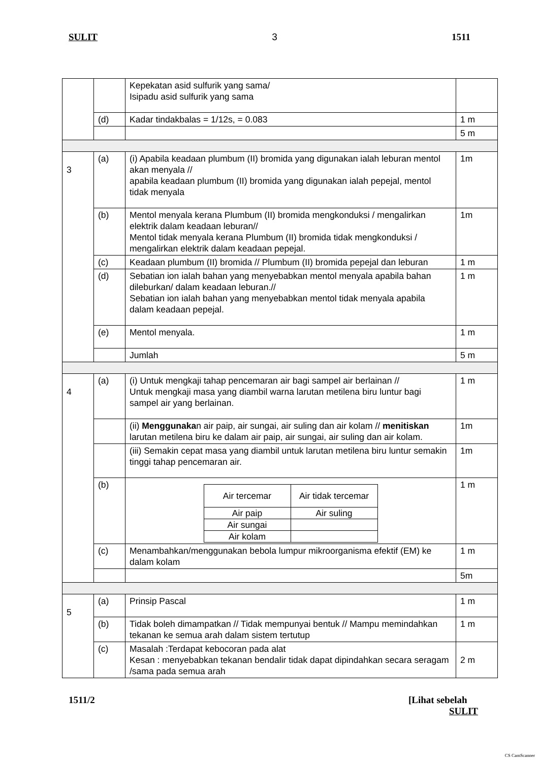SULIT 3 1511
| | | Kepekatan asid sulfurik yang sama/ Isipadu asid sulfurik yang sama | |
| | (d) | Kadar tindakbalas = 1/12s, = 0.083 | 1 m |
| | | | 5 m |
| 3 | (a) | (i) Apabila keadaan plumbum (II) bromida yang digunakan ialah leburan mentol akan menyala // apabila keadaan plumbum (II) bromida yang digunakan ialah pepejal, mentol tidak menyala | 1m |
| | (b) | Mentol menyala kerana Plumbum (II) bromida mengkonduksi / mengalirkan elektrik dalam keadaan leburan// Mentol tidak menyala kerana Plumbum (II) bromida tidak mengkonduksi / mengalirkan elektrik dalam keadaan pepejal. | 1m |
| | (c) | Keadaan plumbum (II) bromida // Plumbum (II) bromida pepejal dan leburan | 1 m |
| | (d) | Sebatian ion ialah bahan yang menyebabkan mentol menyala apabila bahan dileburkan/ dalam keadaan leburan.// Sebatian ion ialah bahan yang menyebabkan mentol tidak menyala apabila dalam keadaan pepejal. | 1 m |
| | (e) | Mentol menyala. | 1 m |
| | | Jumlah | 5 m |
| 4 | (a) | (i) Untuk mengkaji tahap pencemaran air bagi sampel air berlainan // Untuk mengkaji masa yang diambil warna larutan metilena biru luntur bagi sampel air yang berlainan. | 1 m |
| | | (ii) Menggunaka n air paip, air sungai, air suling dan air kolam // menitiskan larutan metilena biru ke dalam air paip, air sungai, air suling dan air kolam. | 1m |
| | | (iii) Semakin cepat masa yang diambil untuk larutan metilena biru luntur semakin tinggi tahap pencemaran air. | 1m |
| | (b) | / Air tercemar / Air tidak tercemar / / --- / --- / / Air paip / Air suling / / Air sungai / / / Air kolam / / | 1 m |
| | (c) | Menambahkan/menggunakan bebola lumpur mikroorganisma efektif (EM) ke dalam kolam | 1 m |
| | | | 5m |
| 5 | (a) | Prinsip Pascal | 1 m |
| | (b) | Tidak boleh dimampatkan // Tidak mempunyai bentuk // Mampu memindahkan tekanan ke semua arah dalam sistem tertutup | 1 m |
| | (c) | Masalah :Terdapat kebocoran pada alat Kesan : menyebabkan tekanan bendalir tidak dapat dipindahkan secara seragam /sama pada semua arah | 2 m |
1511/2 [Lihat sebelah
SULIT
CS CamScanner